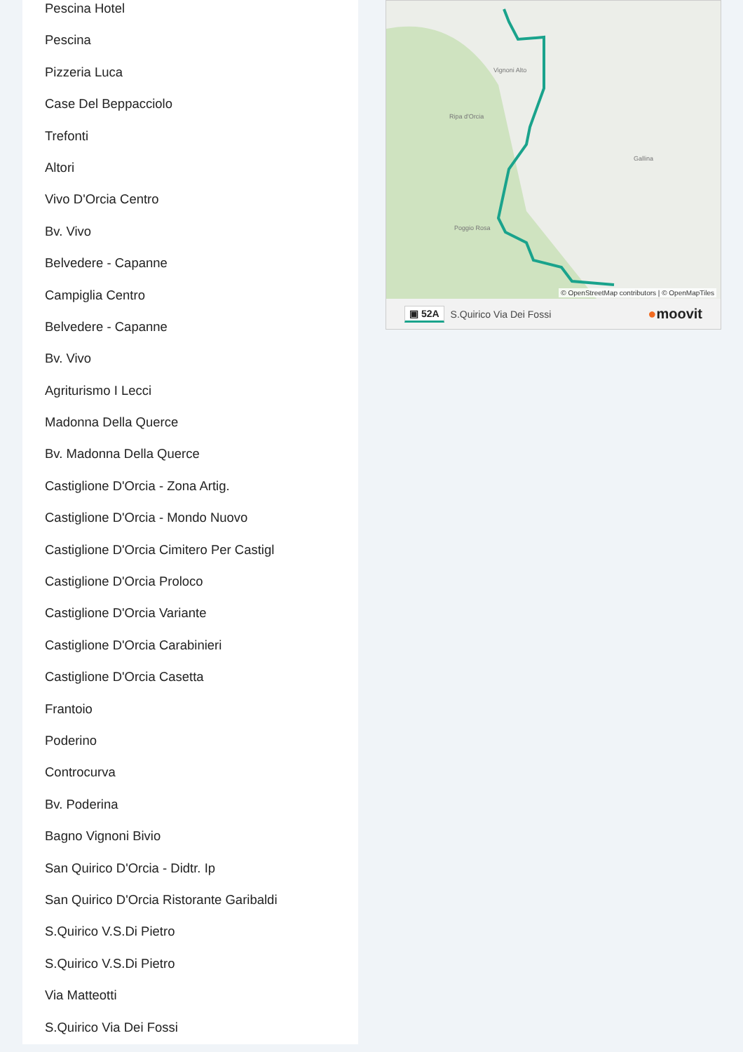Pescina Hotel
Pescina
Pizzeria Luca
Case Del Beppacciolo
Trefonti
Altori
Vivo D'Orcia Centro
Bv. Vivo
Belvedere - Capanne
Campiglia Centro
Belvedere - Capanne
Bv. Vivo
Agriturismo I Lecci
Madonna Della Querce
Bv. Madonna Della Querce
Castiglione D'Orcia - Zona Artig.
Castiglione D'Orcia - Mondo Nuovo
Castiglione D'Orcia Cimitero Per Castigl
Castiglione D'Orcia Proloco
Castiglione D'Orcia Variante
Castiglione D'Orcia Carabinieri
Castiglione D'Orcia Casetta
Frantoio
Poderino
Controcurva
Bv. Poderina
Bagno Vignoni Bivio
San Quirico D'Orcia - Didtr. Ip
San Quirico D'Orcia Ristorante Garibaldi
S.Quirico V.S.Di Pietro
S.Quirico V.S.Di Pietro
Via Matteotti
S.Quirico Via Dei Fossi
Vignoni Alto
Ripa d'Orcia
Poggio Rosa
Gallina
© OpenStreetMap contributors | © OpenMapTiles
▣ 52A S.Quirico Via Dei Fossi ●moovit